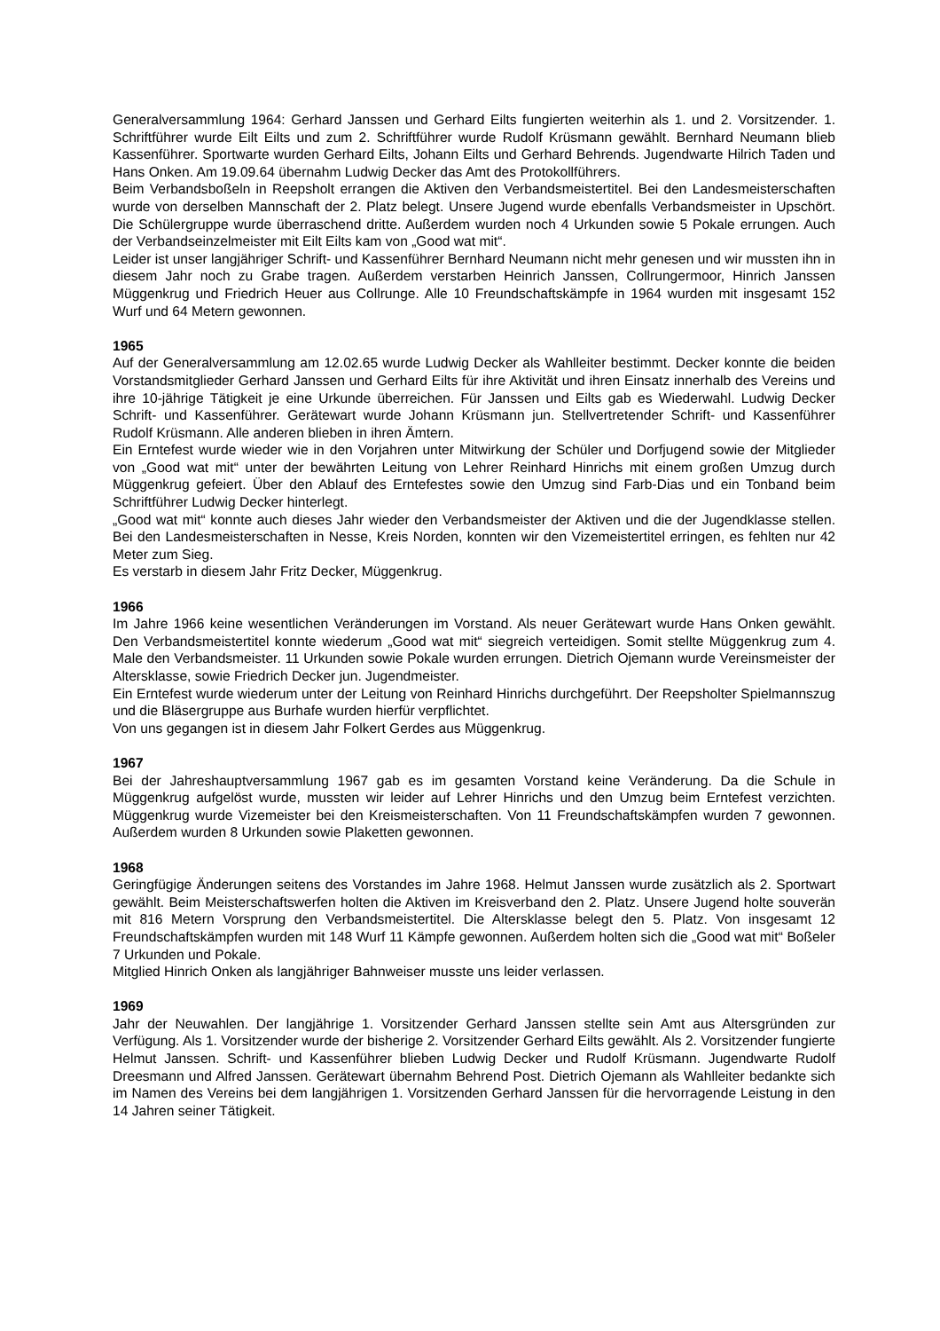Generalversammlung 1964: Gerhard Janssen und Gerhard Eilts fungierten weiterhin als 1. und 2. Vorsitzender. 1. Schriftführer wurde Eilt Eilts und zum 2. Schriftführer wurde Rudolf Krüsmann gewählt. Bernhard Neumann blieb Kassenführer. Sportwarte wurden Gerhard Eilts, Johann Eilts und Gerhard Behrends. Jugendwarte Hilrich Taden und Hans Onken. Am 19.09.64 übernahm Ludwig Decker das Amt des Protokollführers.
Beim Verbandsboßeln in Reepsholt errangen die Aktiven den Verbandsmeistertitel. Bei den Landesmeisterschaften wurde von derselben Mannschaft der 2. Platz belegt. Unsere Jugend wurde ebenfalls Verbandsmeister in Upschört. Die Schülergruppe wurde überraschend dritte. Außerdem wurden noch 4 Urkunden sowie 5 Pokale errungen. Auch der Verbandseinzelmeister mit Eilt Eilts kam von „Good wat mit“.
Leider ist unser langjähriger Schrift- und Kassenführer Bernhard Neumann nicht mehr genesen und wir mussten ihn in diesem Jahr noch zu Grabe tragen. Außerdem verstarben Heinrich Janssen, Collrungermoor, Hinrich Janssen Müggenkrug und Friedrich Heuer aus Collrunge. Alle 10 Freundschaftskämpfe in 1964 wurden mit insgesamt 152 Wurf und 64 Metern gewonnen.
1965
Auf der Generalversammlung am 12.02.65 wurde Ludwig Decker als Wahlleiter bestimmt. Decker konnte die beiden Vorstandsmitglieder Gerhard Janssen und Gerhard Eilts für ihre Aktivität und ihren Einsatz innerhalb des Vereins und ihre 10-jährige Tätigkeit je eine Urkunde überreichen. Für Janssen und Eilts gab es Wiederwahl. Ludwig Decker Schrift- und Kassenführer. Gerätewart wurde Johann Krüsmann jun. Stellvertretender Schrift- und Kassenführer Rudolf Krüsmann. Alle anderen blieben in ihren Ämtern.
Ein Erntefest wurde wieder wie in den Vorjahren unter Mitwirkung der Schüler und Dorfjugend sowie der Mitglieder von „Good wat mit“ unter der bewährten Leitung von Lehrer Reinhard Hinrichs mit einem großen Umzug durch Müggenkrug gefeiert. Über den Ablauf des Erntefestes sowie den Umzug sind Farb-Dias und ein Tonband beim Schriftführer Ludwig Decker hinterlegt.
„Good wat mit“ konnte auch dieses Jahr wieder den Verbandsmeister der Aktiven und die der Jugendklasse stellen. Bei den Landesmeisterschaften in Nesse, Kreis Norden, konnten wir den Vizemeistertitel erringen, es fehlten nur 42 Meter zum Sieg.
Es verstarb in diesem Jahr Fritz Decker, Müggenkrug.
1966
Im Jahre 1966 keine wesentlichen Veränderungen im Vorstand. Als neuer Gerätewart wurde Hans Onken gewählt. Den Verbandsmeistertitel konnte wiederum „Good wat mit“ siegreich verteidigen. Somit stellte Müggenkrug zum 4. Male den Verbandsmeister. 11 Urkunden sowie Pokale wurden errungen. Dietrich Ojemann wurde Vereinsmeister der Altersklasse, sowie Friedrich Decker jun. Jugendmeister.
Ein Erntefest wurde wiederum unter der Leitung von Reinhard Hinrichs durchgeführt. Der Reepsholter Spielmannszug und die Bläsergruppe aus Burhafe wurden hierfür verpflichtet.
Von uns gegangen ist in diesem Jahr Folkert Gerdes aus Müggenkrug.
1967
Bei der Jahreshauptversammlung 1967 gab es im gesamten Vorstand keine Veränderung. Da die Schule in Müggenkrug aufgelöst wurde, mussten wir leider auf Lehrer Hinrichs und den Umzug beim Erntefest verzichten. Müggenkrug wurde Vizemeister bei den Kreismeisterschaften. Von 11 Freundschaftskämpfen wurden 7 gewonnen. Außerdem wurden 8 Urkunden sowie Plaketten gewonnen.
1968
Geringfügige Änderungen seitens des Vorstandes im Jahre 1968. Helmut Janssen wurde zusätzlich als 2. Sportwart gewählt. Beim Meisterschaftswerfen holten die Aktiven im Kreisverband den 2. Platz. Unsere Jugend holte souverän mit 816 Metern Vorsprung den Verbandsmeistertitel. Die Altersklasse belegt den 5. Platz. Von insgesamt 12 Freundschaftskämpfen wurden mit 148 Wurf 11 Kämpfe gewonnen. Außerdem holten sich die „Good wat mit“ Boßeler 7 Urkunden und Pokale.
Mitglied Hinrich Onken als langjähriger Bahnweiser musste uns leider verlassen.
1969
Jahr der Neuwahlen. Der langjährige 1. Vorsitzender Gerhard Janssen stellte sein Amt aus Altersgründen zur Verfügung. Als 1. Vorsitzender wurde der bisherige 2. Vorsitzender Gerhard Eilts gewählt. Als 2. Vorsitzender fungierte Helmut Janssen. Schrift- und Kassenführer blieben Ludwig Decker und Rudolf Krüsmann. Jugendwarte Rudolf Dreesmann und Alfred Janssen. Gerätewart übernahm Behrend Post. Dietrich Ojemann als Wahlleiter bedankte sich im Namen des Vereins bei dem langjährigen 1. Vorsitzenden Gerhard Janssen für die hervorragende Leistung in den 14 Jahren seiner Tätigkeit.